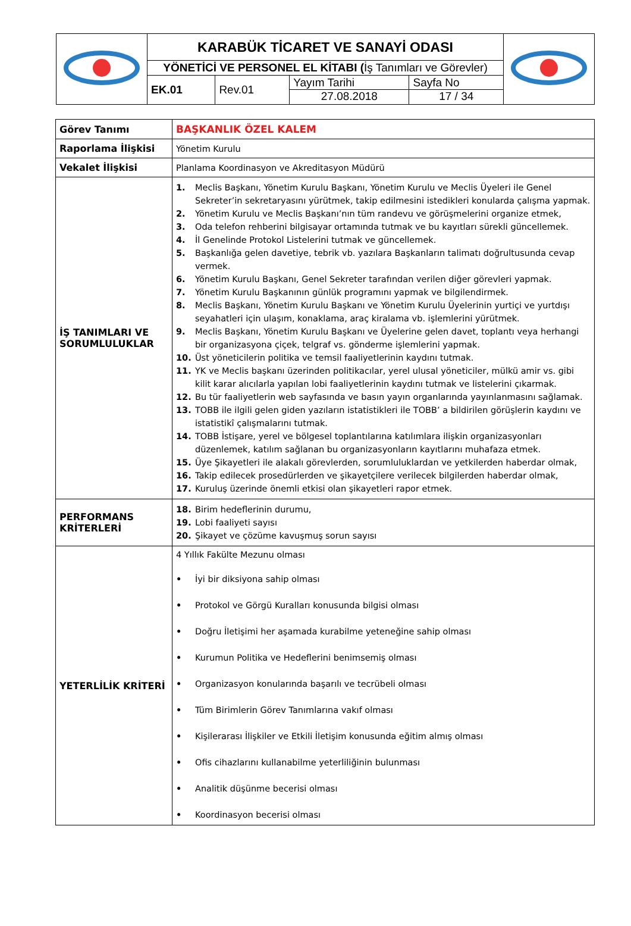| | KARABÜK TİCARET VE SANAYİ ODASI | | | | |
| | YÖNETİCİ VE PERSONEL EL KİTABI ( İş Tanımları ve Görevler) | | | | |
| | EK.01 | Rev.01 | Yayım Tarihi 27.08.2018 | Sayfa No 17 / 34 | |
| Görev Tanımı | BAŞKANLIK ÖZEL KALEM |
| Raporlama İlişkisi | Yönetim Kurulu |
| Vekalet İlişkisi | Planlama Koordinasyon ve Akreditasyon Müdürü |
| İŞ TANIMLARI VE SORUMLULUKLAR | 1. Meclis Başkanı, Yönetim Kurulu Başkanı, Yönetim Kurulu ve Meclis Üyeleri ile Genel Sekreter’in sekretaryasını yürütmek, takip edilmesini istedikleri konularda çalışma yapmak. 2. Yönetim Kurulu ve Meclis Başkanı’nın tüm randevu ve görüşmelerini organize etmek, 3. Oda telefon rehberini bilgisayar ortamında tutmak ve bu kayıtları sürekli güncellemek. 4. İl Genelinde Protokol Listelerini tutmak ve güncellemek. 5. Başkanlığa gelen davetiye, tebrik vb. yazılara Başkanların talimatı doğrultusunda cevap vermek. 6. Yönetim Kurulu Başkanı, Genel Sekreter tarafından verilen diğer görevleri yapmak. 7. Yönetim Kurulu Başkanının günlük programını yapmak ve bilgilendirmek. 8. Meclis Başkanı, Yönetim Kurulu Başkanı ve Yönetim Kurulu Üyelerinin yurtiçi ve yurtdışı seyahatleri için ulaşım, konaklama, araç kiralama vb. işlemlerini yürütmek. 9. Meclis Başkanı, Yönetim Kurulu Başkanı ve Üyelerine gelen davet, toplantı veya herhangi bir organizasyona çiçek, telgraf vs. gönderme işlemlerini yapmak. 10. Üst yöneticilerin politika ve temsil faaliyetlerinin kaydını tutmak. 11. YK ve Meclis başkanı üzerinden politikacılar, yerel ulusal yöneticiler, mülkü amir vs. gibi kilit karar alıcılarla yapılan lobi faaliyetlerinin kaydını tutmak ve listelerini çıkarmak. 12. Bu tür faaliyetlerin web sayfasında ve basın yayın organlarında yayınlanmasını sağlamak. 13. TOBB ile ilgili gelen giden yazıların istatistikleri ile TOBB’ a bildirilen görüşlerin kaydını ve istatistikî çalışmalarını tutmak. 14. TOBB İstişare, yerel ve bölgesel toplantılarına katılımlara ilişkin organizasyonları düzenlemek, katılım sağlanan bu organizasyonların kayıtlarını muhafaza etmek. 15. Üye Şikayetleri ile alakalı görevlerden, sorumluluklardan ve yetkilerden haberdar olmak, 16. Takip edilecek prosedürlerden ve şikayetçilere verilecek bilgilerden haberdar olmak, 17. Kuruluş üzerinde önemli etkisi olan şikayetleri rapor etmek. |
| PERFORMANS KRİTERLERİ | 18. Birim hedeflerinin durumu, 19. Lobi faaliyeti sayısı 20. Şikayet ve çözüme kavuşmuş sorun sayısı |
| YETERLİLİK KRİTERİ | 4 Yıllık Fakülte Mezunu olması • İyi bir diksiyona sahip olması • Protokol ve Görgü Kuralları konusunda bilgisi olması • Doğru İletişimi her aşamada kurabilme yeteneğine sahip olması • Kurumun Politika ve Hedeflerini benimsemiş olması • Organizasyon konularında başarılı ve tecrübeli olması • Tüm Birimlerin Görev Tanımlarına vakıf olması • Kişilerarası İlişkiler ve Etkili İletişim konusunda eğitim almış olması • Ofis cihazlarını kullanabilme yeterliliğinin bulunması • Analitik düşünme becerisi olması • Koordinasyon becerisi olması |